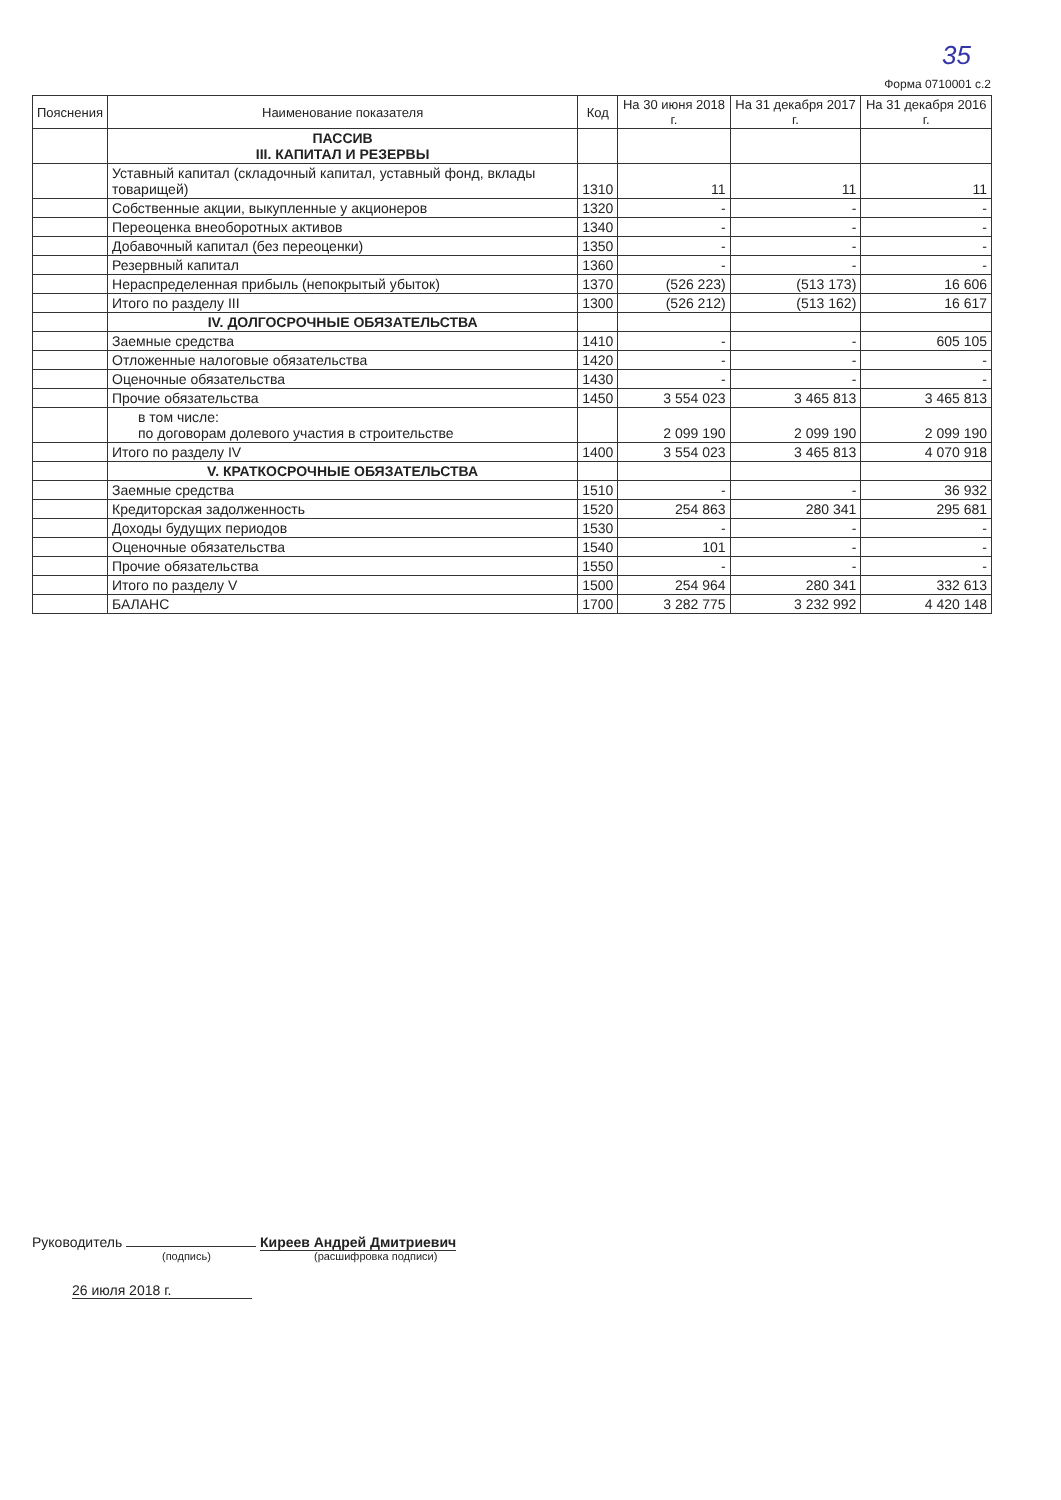35
Форма 0710001 с.2
| Пояснения | Наименование показателя | Код | На 30 июня 2018 г. | На 31 декабря 2017 г. | На 31 декабря 2016 г. |
| --- | --- | --- | --- | --- | --- |
| | ПАССИВ III. КАПИТАЛ И РЕЗЕРВЫ | | | | |
| | Уставный капитал (складочный капитал, уставный фонд, вклады товарищей) | 1310 | 11 | 11 | 11 |
| | Собственные акции, выкупленные у акционеров | 1320 | - | - | - |
| | Переоценка внеоборотных активов | 1340 | - | - | - |
| | Добавочный капитал (без переоценки) | 1350 | - | - | - |
| | Резервный капитал | 1360 | - | - | - |
| | Нераспределенная прибыль (непокрытый убыток) | 1370 | (526 223) | (513 173) | 16 606 |
| | Итого по разделу III | 1300 | (526 212) | (513 162) | 16 617 |
| | IV. ДОЛГОСРОЧНЫЕ ОБЯЗАТЕЛЬСТВА | | | | |
| | Заемные средства | 1410 | - | - | 605 105 |
| | Отложенные налоговые обязательства | 1420 | - | - | - |
| | Оценочные обязательства | 1430 | - | - | - |
| | Прочие обязательства | 1450 | 3 554 023 | 3 465 813 | 3 465 813 |
| | в том числе: по договорам долевого участия в строительстве | | 2 099 190 | 2 099 190 | 2 099 190 |
| | Итого по разделу IV | 1400 | 3 554 023 | 3 465 813 | 4 070 918 |
| | V. КРАТКОСРОЧНЫЕ ОБЯЗАТЕЛЬСТВА | | | | |
| | Заемные средства | 1510 | - | - | 36 932 |
| | Кредиторская задолженность | 1520 | 254 863 | 280 341 | 295 681 |
| | Доходы будущих периодов | 1530 | - | - | - |
| | Оценочные обязательства | 1540 | 101 | - | - |
| | Прочие обязательства | 1550 | - | - | - |
| | Итого по разделу V | 1500 | 254 964 | 280 341 | 332 613 |
| | БАЛАНС | 1700 | 3 282 775 | 3 232 992 | 4 420 148 |
Руководитель Киреев Андрей Дмитриевич
(подпись) (расшифровка подписи)
26 июля 2018 г.